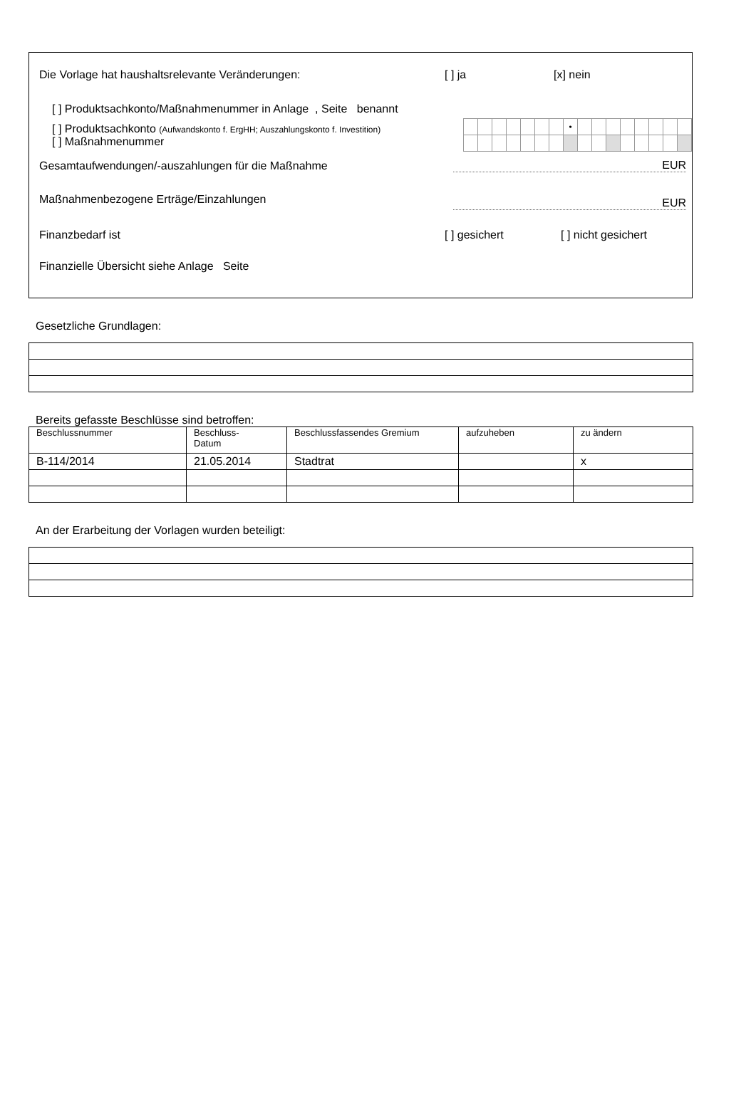Die Vorlage hat haushaltsrelevante Veränderungen: [ ] ja [x] nein
[ ] Produktsachkonto/Maßnahmenummer in Anlage , Seite benannt
[ ] Produktsachkonto (Aufwandskonto f. ErgHH; Auszahlungskonto f. Investition)
[ ] Maßnahmenummer
| | | | | | | | • | | | | | | | | |
Gesamtaufwendungen/-auszahlungen für die Maßnahme EUR
Maßnahmenbezogene Erträge/Einzahlungen EUR
Finanzbedarf ist [ ] gesichert [ ] nicht gesichert
Finanzielle Übersicht siehe Anlage Seite
Gesetzliche Grundlagen:
Bereits gefasste Beschlüsse sind betroffen:
| Beschlussnummer | Beschluss- Datum | Beschlussfassendes Gremium | aufzuheben | zu ändern |
| --- | --- | --- | --- | --- |
| B-114/2014 | 21.05.2014 | Stadtrat | | x |
An der Erarbeitung der Vorlagen wurden beteiligt: